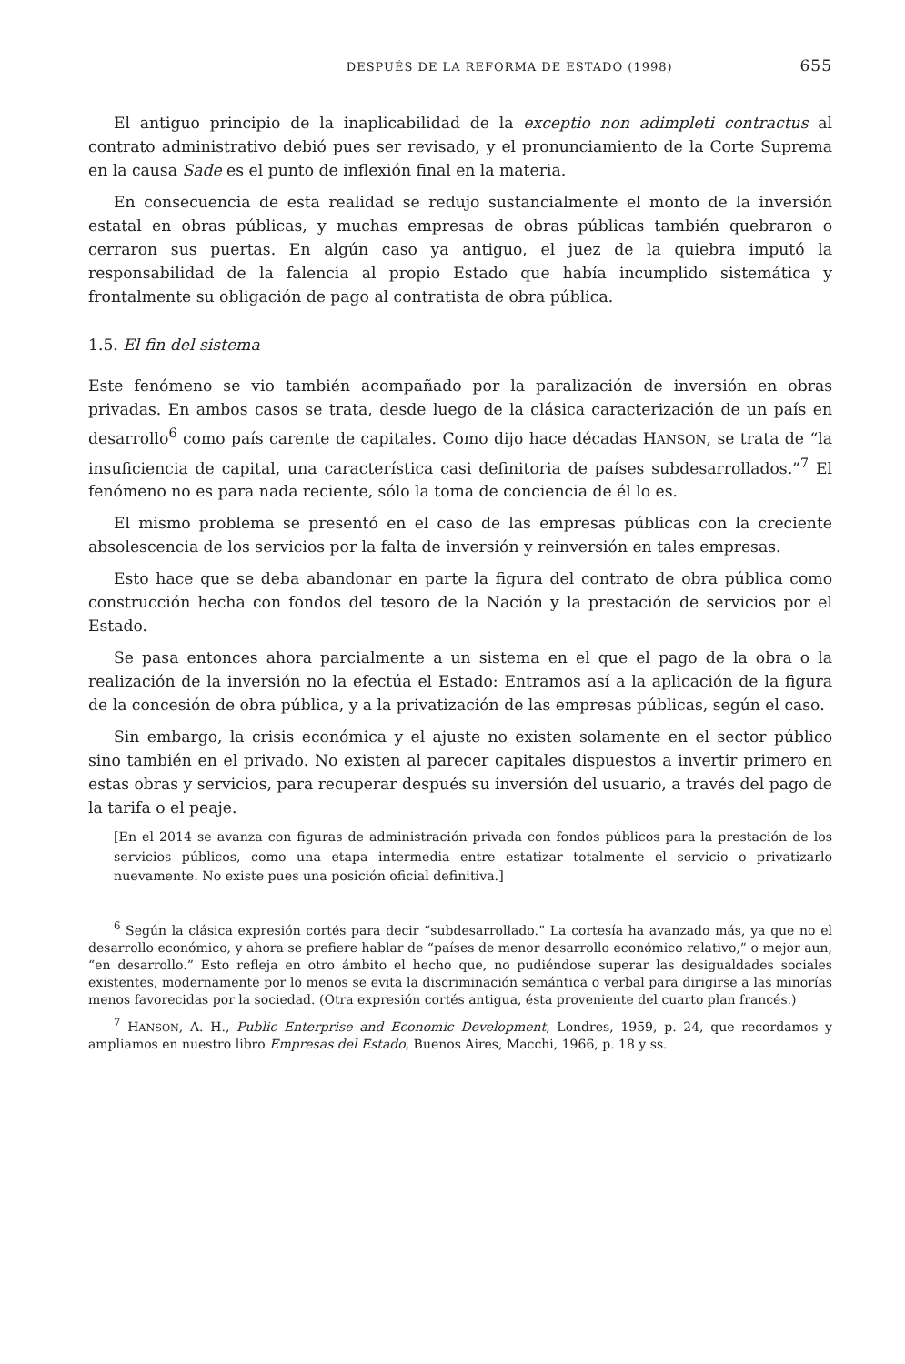DESPUÉS DE LA REFORMA DE ESTADO (1998) 655
El antiguo principio de la inaplicabilidad de la exceptio non adimpleti contractus al contrato administrativo debió pues ser revisado, y el pronunciamiento de la Corte Suprema en la causa Sade es el punto de inflexión final en la materia.
En consecuencia de esta realidad se redujo sustancialmente el monto de la inversión estatal en obras públicas, y muchas empresas de obras públicas también quebraron o cerraron sus puertas. En algún caso ya antiguo, el juez de la quiebra imputó la responsabilidad de la falencia al propio Estado que había incumplido sistemática y frontalmente su obligación de pago al contratista de obra pública.
1.5. El fin del sistema
Este fenómeno se vio también acompañado por la paralización de inversión en obras privadas. En ambos casos se trata, desde luego de la clásica caracterización de un país en desarrollo<sup>6</sup> como país carente de capitales. Como dijo hace décadas HANSON, se trata de “la insuficiencia de capital, una característica casi definitoria de países subdesarrollados.”<sup>7</sup> El fenómeno no es para nada reciente, sólo la toma de conciencia de él lo es.
El mismo problema se presentó en el caso de las empresas públicas con la creciente absolescencia de los servicios por la falta de inversión y reinversión en tales empresas.
Esto hace que se deba abandonar en parte la figura del contrato de obra pública como construcción hecha con fondos del tesoro de la Nación y la prestación de servicios por el Estado.
Se pasa entonces ahora parcialmente a un sistema en el que el pago de la obra o la realización de la inversión no la efectúa el Estado: Entramos así a la aplicación de la figura de la concesión de obra pública, y a la privatización de las empresas públicas, según el caso.
Sin embargo, la crisis económica y el ajuste no existen solamente en el sector público sino también en el privado. No existen al parecer capitales dispuestos a invertir primero en estas obras y servicios, para recuperar después su inversión del usuario, a través del pago de la tarifa o el peaje.
[En el 2014 se avanza con figuras de administración privada con fondos públicos para la prestación de los servicios públicos, como una etapa intermedia entre estatizar totalmente el servicio o privatizarlo nuevamente. No existe pues una posición oficial definitiva.]
<sup>6</sup> Según la clásica expresión cortés para decir “subdesarrollado.” La cortesía ha avanzado más, ya que no el desarrollo económico, y ahora se prefiere hablar de “países de menor desarrollo económico relativo,” o mejor aun, “en desarrollo.” Esto refleja en otro ámbito el hecho que, no pudiéndose superar las desigualdades sociales existentes, modernamente por lo menos se evita la discriminación semántica o verbal para dirigirse a las minorías menos favorecidas por la sociedad. (Otra expresión cortés antigua, ésta proveniente del cuarto plan francés.)
<sup>7</sup> HANSON, A. H., Public Enterprise and Economic Development, Londres, 1959, p. 24, que recordamos y ampliamos en nuestro libro Empresas del Estado, Buenos Aires, Macchi, 1966, p. 18 y ss.